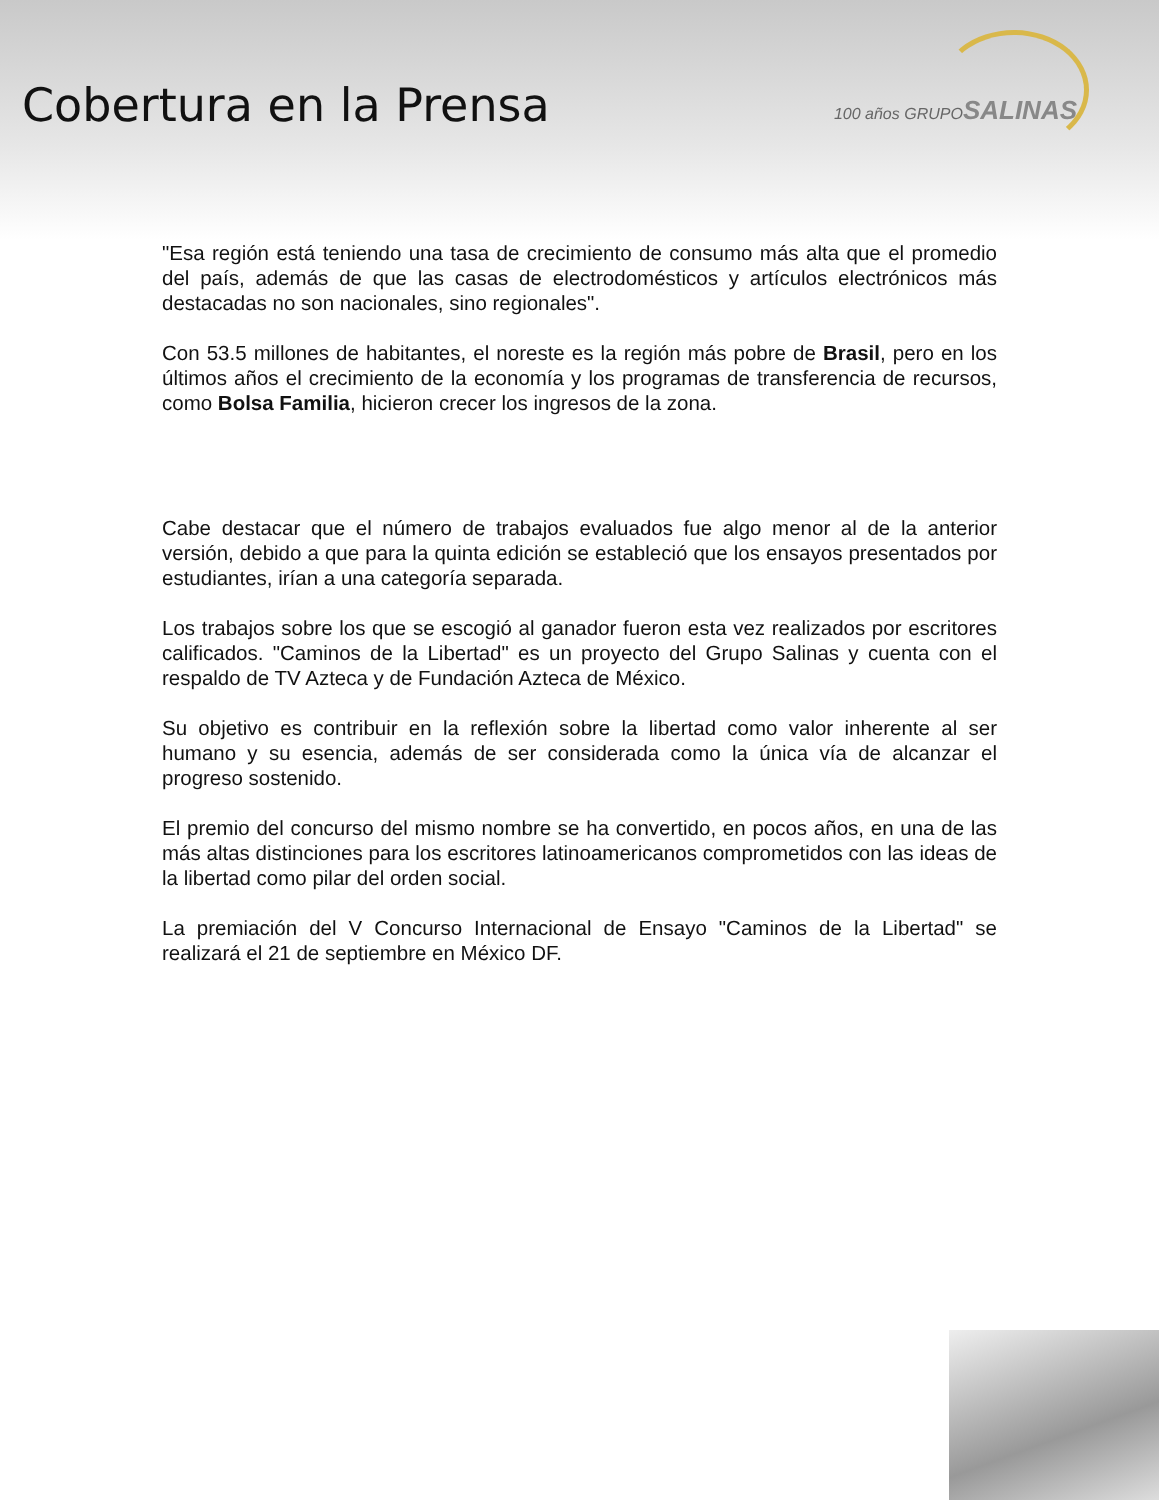Cobertura en la Prensa 100 años GRUPOSALINAS
"Esa región está teniendo una tasa de crecimiento de consumo más alta que el promedio del país, además de que las casas de electrodomésticos y artículos electrónicos más destacadas no son nacionales, sino regionales".
Con 53.5 millones de habitantes, el noreste es la región más pobre de Brasil, pero en los últimos años el crecimiento de la economía y los programas de transferencia de recursos, como Bolsa Familia, hicieron crecer los ingresos de la zona.
Cabe destacar que el número de trabajos evaluados fue algo menor al de la anterior versión, debido a que para la quinta edición se estableció que los ensayos presentados por estudiantes, irían a una categoría separada.
Los trabajos sobre los que se escogió al ganador fueron esta vez realizados por escritores calificados. "Caminos de la Libertad" es un proyecto del Grupo Salinas y cuenta con el respaldo de TV Azteca y de Fundación Azteca de México.
Su objetivo es contribuir en la reflexión sobre la libertad como valor inherente al ser humano y su esencia, además de ser considerada como la única vía de alcanzar el progreso sostenido.
El premio del concurso del mismo nombre se ha convertido, en pocos años, en una de las más altas distinciones para los escritores latinoamericanos comprometidos con las ideas de la libertad como pilar del orden social.
La premiación del V Concurso Internacional de Ensayo "Caminos de la Libertad" se realizará el 21 de septiembre en México DF.